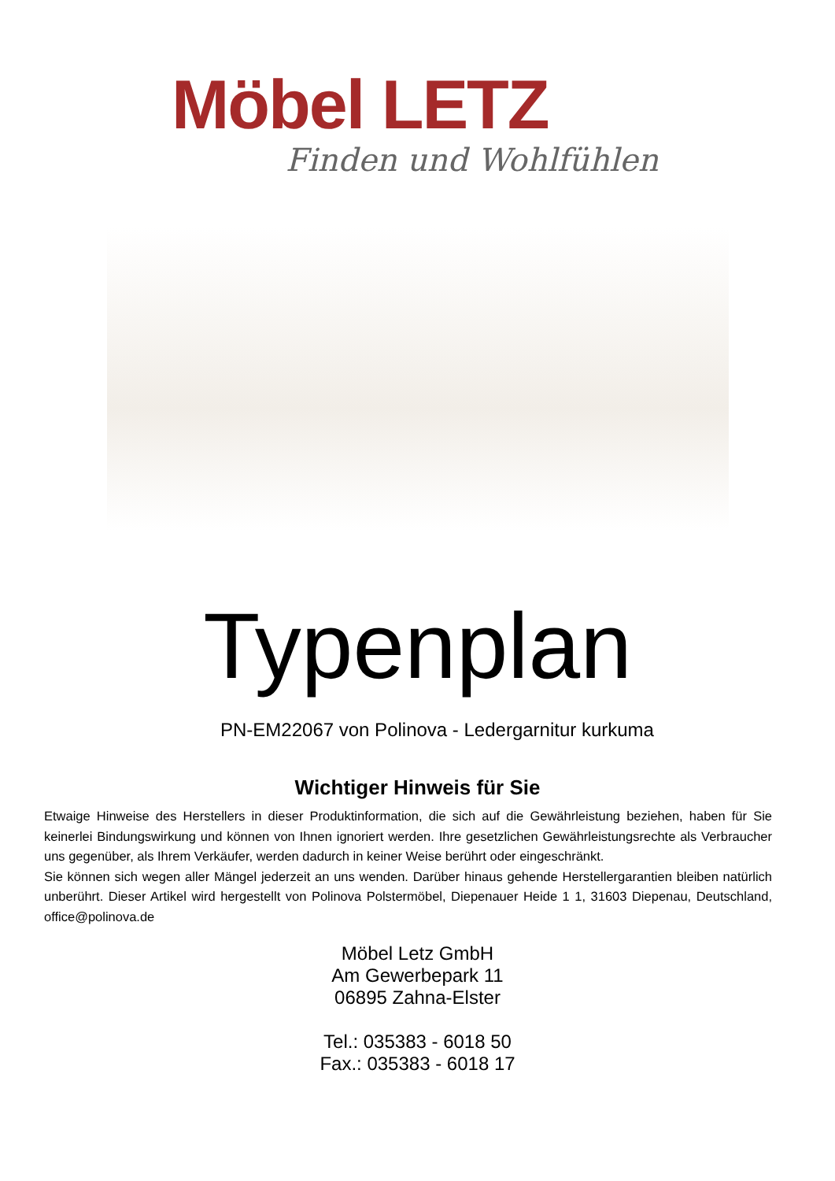Möbel LETZ
Finden und Wohlfühlen
Typenplan
PN-EM22067 von Polinova - Ledergarnitur kurkuma
Wichtiger Hinweis für Sie
Etwaige Hinweise des Herstellers in dieser Produktinformation, die sich auf die Gewährleistung beziehen, haben für Sie keinerlei Bindungswirkung und können von Ihnen ignoriert werden. Ihre gesetzlichen Gewährleistungsrechte als Verbraucher uns gegenüber, als Ihrem Verkäufer, werden dadurch in keiner Weise berührt oder eingeschränkt.
Sie können sich wegen aller Mängel jederzeit an uns wenden. Darüber hinaus gehende Herstellergarantien bleiben natürlich unberührt. Dieser Artikel wird hergestellt von Polinova Polstermöbel, Diepenauer Heide 1 1, 31603 Diepenau, Deutschland, office@polinova.de
Möbel Letz GmbH
Am Gewerbepark 11
06895 Zahna-Elster
Tel.: 035383 - 6018 50
Fax.: 035383 - 6018 17